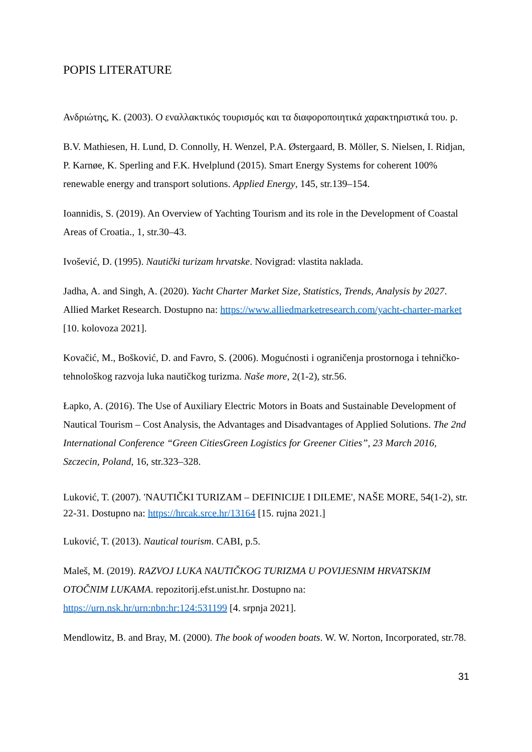POPIS LITERATURE
Ανδριώτης, Κ. (2003). Ο εναλλακτικός τουρισμός και τα διαφοροποιητικά χαρακτηριστικά του. p.
B.V. Mathiesen, H. Lund, D. Connolly, H. Wenzel, P.A. Østergaard, B. Möller, S. Nielsen, I. Ridjan, P. Karnøe, K. Sperling and F.K. Hvelplund (2015). Smart Energy Systems for coherent 100% renewable energy and transport solutions. Applied Energy, 145, str.139–154.
Ioannidis, S. (2019). An Overview of Yachting Tourism and its role in the Development of Coastal Areas of Croatia., 1, str.30–43.
Ivošević, D. (1995). Nautički turizam hrvatske. Novigrad: vlastita naklada.
Jadha, A. and Singh, A. (2020). Yacht Charter Market Size, Statistics, Trends, Analysis by 2027. Allied Market Research. Dostupno na: https://www.alliedmarketresearch.com/yacht-charter-market [10. kolovoza 2021].
Kovačić, M., Bošković, D. and Favro, S. (2006). Mogućnosti i ograničenja prostornoga i tehničko-tehnološkog razvoja luka nautičkog turizma. Naše more, 2(1-2), str.56.
Łapko, A. (2016). The Use of Auxiliary Electric Motors in Boats and Sustainable Development of Nautical Tourism – Cost Analysis, the Advantages and Disadvantages of Applied Solutions. The 2nd International Conference “Green CitiesGreen Logistics for Greener Cities”, 23 March 2016, Szczecin, Poland, 16, str.323–328.
Luković, T. (2007). 'NAUTIČKI TURIZAM – DEFINICIJE I DILEME', NAŠE MORE, 54(1-2), str. 22-31. Dostupno na: https://hrcak.srce.hr/13164 [15. rujna 2021.]
Luković, T. (2013). Nautical tourism. CABI, p.5.
Maleš, M. (2019). RAZVOJ LUKA NAUTIČKOG TURIZMA U POVIJESNIM HRVATSKIM OTOČNIM LUKAMA. repozitorij.efst.unist.hr. Dostupno na: https://urn.nsk.hr/urn:nbn:hr:124:531199 [4. srpnja 2021].
Mendlowitz, B. and Bray, M. (2000). The book of wooden boats. W. W. Norton, Incorporated, str.78.
31